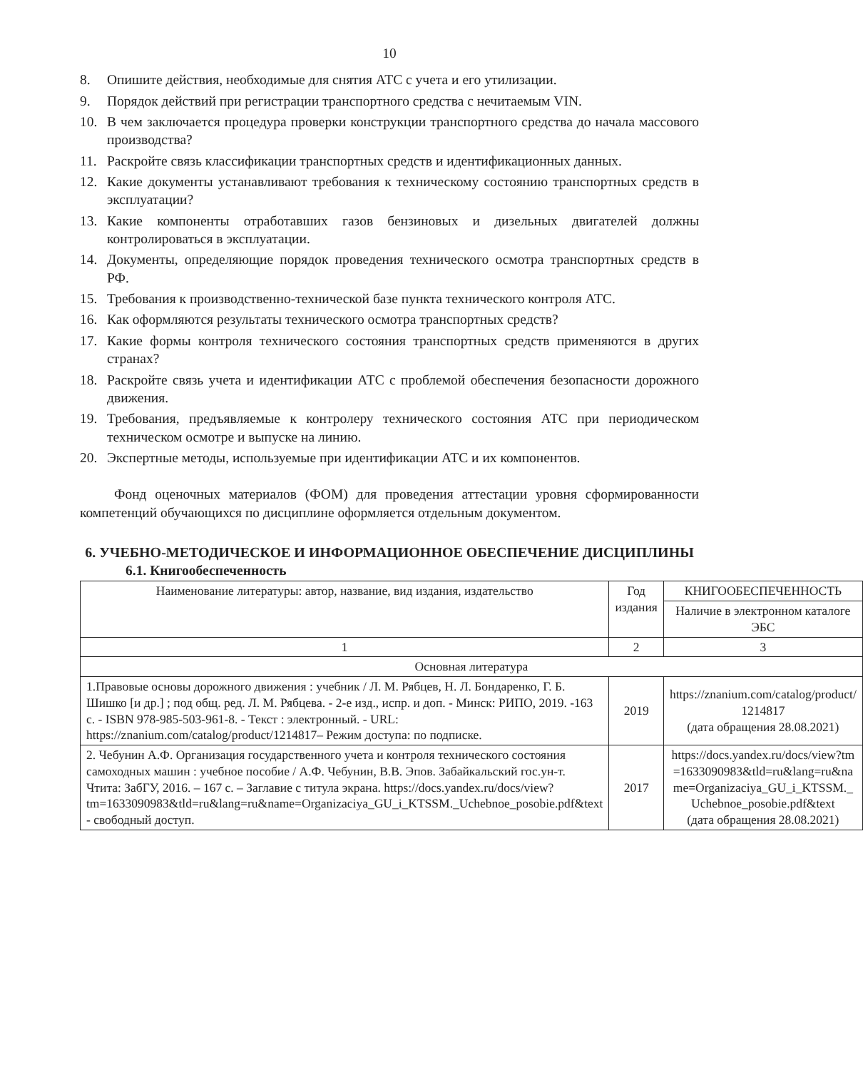10
8. Опишите действия, необходимые для снятия АТС с учета и его утилизации.
9. Порядок действий при регистрации транспортного средства с нечитаемым VIN.
10. В чем заключается процедура проверки конструкции транспортного средства до начала массового производства?
11. Раскройте связь классификации транспортных средств и идентификационных данных.
12. Какие документы устанавливают требования к техническому состоянию транспортных средств в эксплуатации?
13. Какие компоненты отработавших газов бензиновых и дизельных двигателей должны контролироваться в эксплуатации.
14. Документы, определяющие порядок проведения технического осмотра транспортных средств в РФ.
15. Требования к производственно-технической базе пункта технического контроля АТС.
16. Как оформляются результаты технического осмотра транспортных средств?
17. Какие формы контроля технического состояния транспортных средств применяются в других странах?
18. Раскройте связь учета и идентификации АТС с проблемой обеспечения безопасности дорожного движения.
19. Требования, предъявляемые к контролеру технического состояния АТС при периодическом техническом осмотре и выпуске на линию.
20. Экспертные методы, используемые при идентификации АТС и их компонентов.
Фонд оценочных материалов (ФОМ) для проведения аттестации уровня сформированности компетенций обучающихся по дисциплине оформляется отдельным документом.
6. УЧЕБНО-МЕТОДИЧЕСКОЕ И ИНФОРМАЦИОННОЕ ОБЕСПЕЧЕНИЕ ДИСЦИПЛИНЫ
6.1. Книгообеспеченность
| Наименование литературы: автор, название, вид издания, издательство | Год издания | КНИГООБЕСПЕЧЕННОСТЬ |
| --- | --- | --- |
| | | Наличие в электронном каталоге ЭБС |
| 1 | 2 | 3 |
| Основная литература | | |
| 1.Правовые основы дорожного движения : учебник / Л. М. Рябцев, Н. Л. Бондаренко, Г. Б. Шишко [и др.] ; под общ. ред. Л. М. Рябцева. - 2-е изд., испр. и доп. - Минск: РИПО, 2019. -163 с. - ISBN 978-985-503-961-8. - Текст : электронный. - URL: https://znanium.com/catalog/product/1214817– Режим доступа: по подписке. | 2019 | https://znanium.com/catalog/product/ 1214817 (дата обращения 28.08.2021) |
| 2. Чебунин А.Ф. Организация государственного учета и контроля технического состояния самоходных машин : учебное пособие / А.Ф. Чебунин, В.В. Эпов. Забайкальский гос.ун-т. Чтита: ЗабГУ, 2016. – 167 с. – Заглавие с титула экрана. https://docs.yandex.ru/docs/view?tm=1633090983&tld=ru&lang=ru&name=Organizaciya_GU_i_KTSSM._Uchebnoe_posobie.pdf&text - свободный доступ. | 2017 | https://docs.yandex.ru/docs/view?tm=1633090983&tld=ru&lang=ru&name=Organizaciya_GU_i_KTSSM._Uchebnoe_posobie.pdf&text (дата обращения 28.08.2021) |